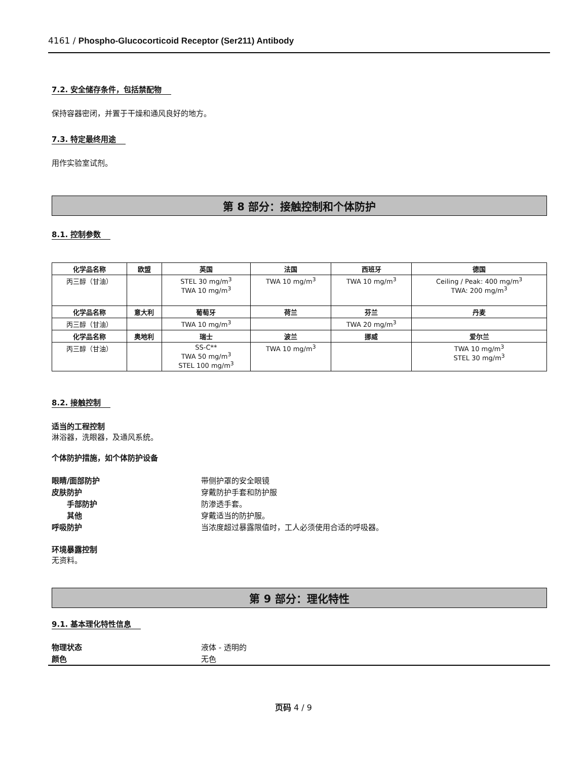4161 / Phospho-Glucocorticoid Receptor (Ser211) Antibody
7.2. 安全储存条件，包括禁配物
保持容器密闭，并置于干燥和通风良好的地方。
7.3. 特定最终用途
用作实验室试剂。
第 8 部分：接触控制和个体防护
8.1. 控制参数
| 化学品名称 | 欧盟 | 英国 | 法国 | 西班牙 | 德国 |
| --- | --- | --- | --- | --- | --- |
| 丙三醇（甘油） | | STEL 30 mg/m<sup>3</sup> TWA 10 mg/m<sup>3</sup> | TWA 10 mg/m<sup>3</sup> | TWA 10 mg/m<sup>3</sup> | Ceiling / Peak: 400 mg/m<sup>3</sup> TWA: 200 mg/m<sup>3</sup> |
| 化学品名称 | 意大利 | 葡萄牙 | 荷兰 | 芬兰 | 丹麦 |
| 丙三醇（甘油） | | TWA 10 mg/m<sup>3</sup> | | TWA 20 mg/m<sup>3</sup> | |
| 化学品名称 | 奥地利 | 瑞士 | 波兰 | 挪威 | 爱尔兰 |
| 丙三醇（甘油） | | SS-C** TWA 50 mg/m<sup>3</sup> STEL 100 mg/m<sup>3</sup> | TWA 10 mg/m<sup>3</sup> | | TWA 10 mg/m<sup>3</sup> STEL 30 mg/m<sup>3</sup> |
8.2. 接触控制
适当的工程控制
淋浴器，洗眼器，及通风系统。
个体防护措施，如个体防护设备
眼睛/面部防护 带侧护罩的安全眼镜 皮肤防护 穿戴防护手套和防护服 手部防护 防渗透手套。 其他 穿戴适当的防护服。 呼吸防护 当浓度超过暴露限值时，工人必须使用合适的呼吸器。
环境暴露控制
无资料。
第 9 部分：理化特性
9.1. 基本理化特性信息
物理状态 液体 - 透明的 颜色 无色
页码 4 / 9